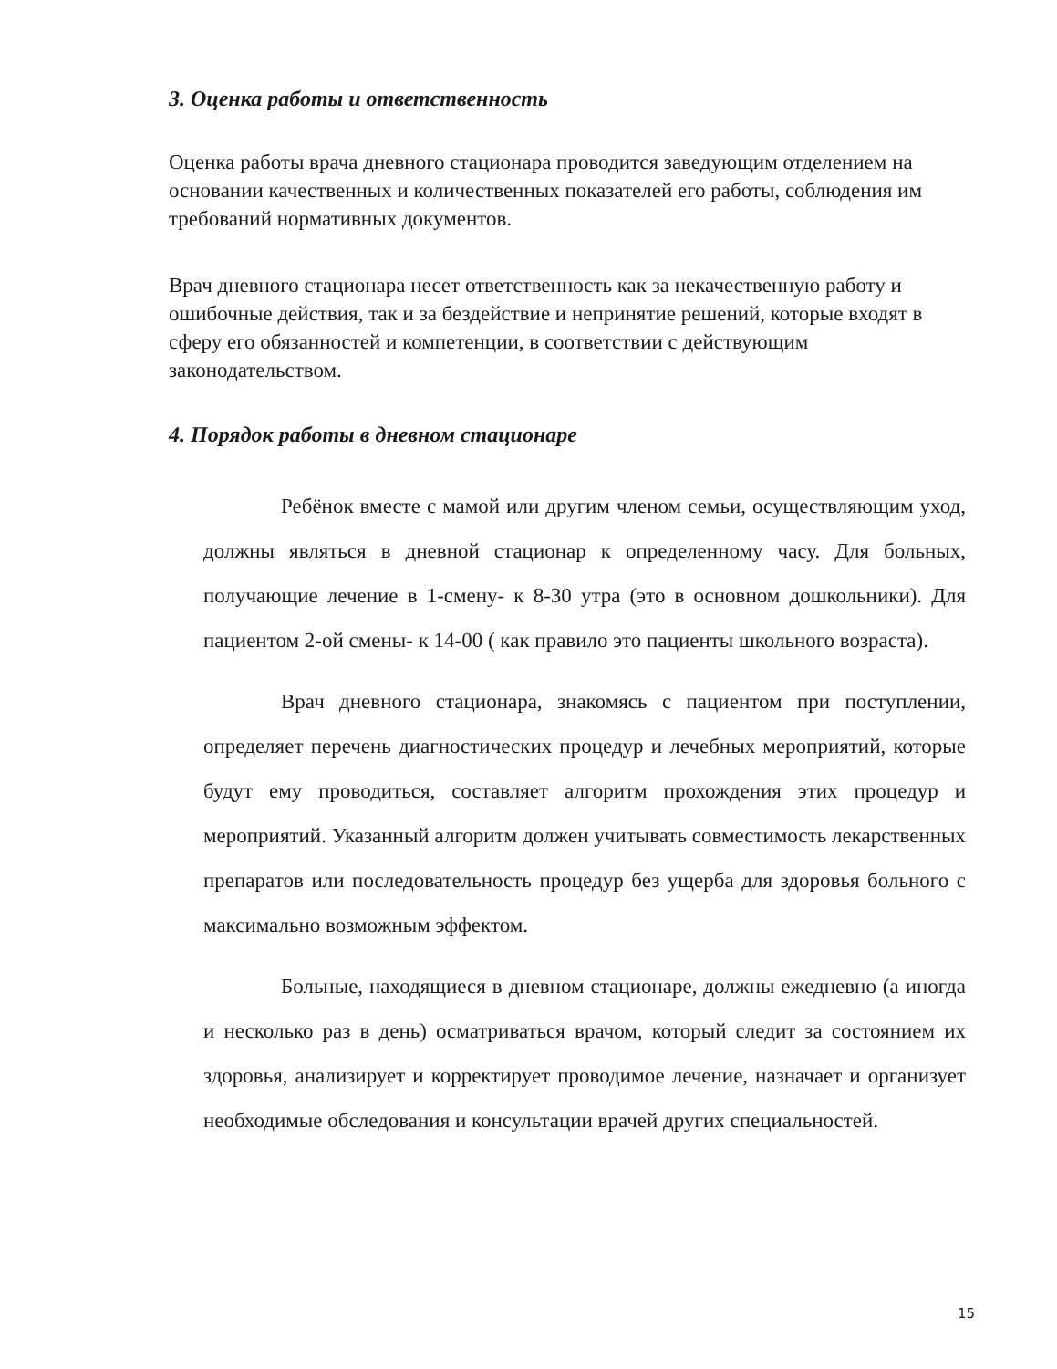3. Оценка работы и ответственность
Оценка работы врача дневного стационара проводится заведующим отделением на основании качественных и количественных показателей его работы, соблюдения им требований нормативных документов.
Врач дневного стационара несет ответственность как за некачественную работу и ошибочные действия, так и за бездействие и непринятие решений, которые входят в сферу его обязанностей и компетенции, в соответствии с действующим законодательством.
4. Порядок работы в дневном стационаре
Ребёнок вместе с мамой или другим членом семьи, осуществляющим уход, должны являться в дневной стационар к определенному часу. Для больных, получающие лечение в 1-смену- к 8-30 утра (это в основном дошкольники). Для пациентом 2-ой смены- к 14-00 ( как правило это пациенты школьного возраста).
Врач дневного стационара, знакомясь с пациентом при поступлении, определяет перечень диагностических процедур и лечебных мероприятий, которые будут ему проводиться, составляет алгоритм прохождения этих процедур и мероприятий. Указанный алгоритм должен учитывать совместимость лекарственных препаратов или последовательность процедур без ущерба для здоровья больного с максимально возможным эффектом.
Больные, находящиеся в дневном стационаре, должны ежедневно (а иногда и несколько раз в день) осматриваться врачом, который следит за состоянием их здоровья, анализирует и корректирует проводимое лечение, назначает и организует необходимые обследования и консультации врачей других специальностей.
15